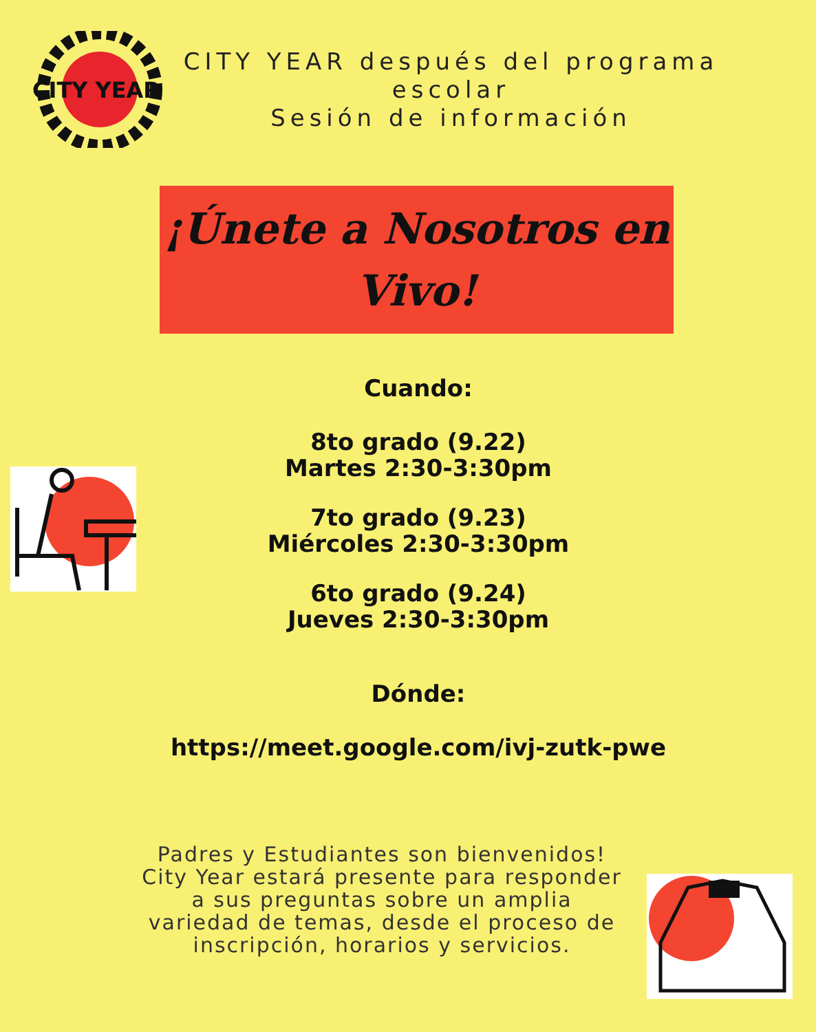CITY YEAR
CITY YEAR después del programa escolar
Sesión de información
¡Únete a Nosotros en
Vivo!
Cuando:
8to grado (9.22)
Martes 2:30-3:30pm
7to grado (9.23)
Miércoles 2:30-3:30pm
6to grado (9.24)
Jueves 2:30-3:30pm
Dónde:
https://meet.google.com/ivj-zutk-pwe
Padres y Estudiantes son bienvenidos! City Year estará presente para responder a sus preguntas sobre un amplia variedad de temas, desde el proceso de inscripción, horarios y servicios.